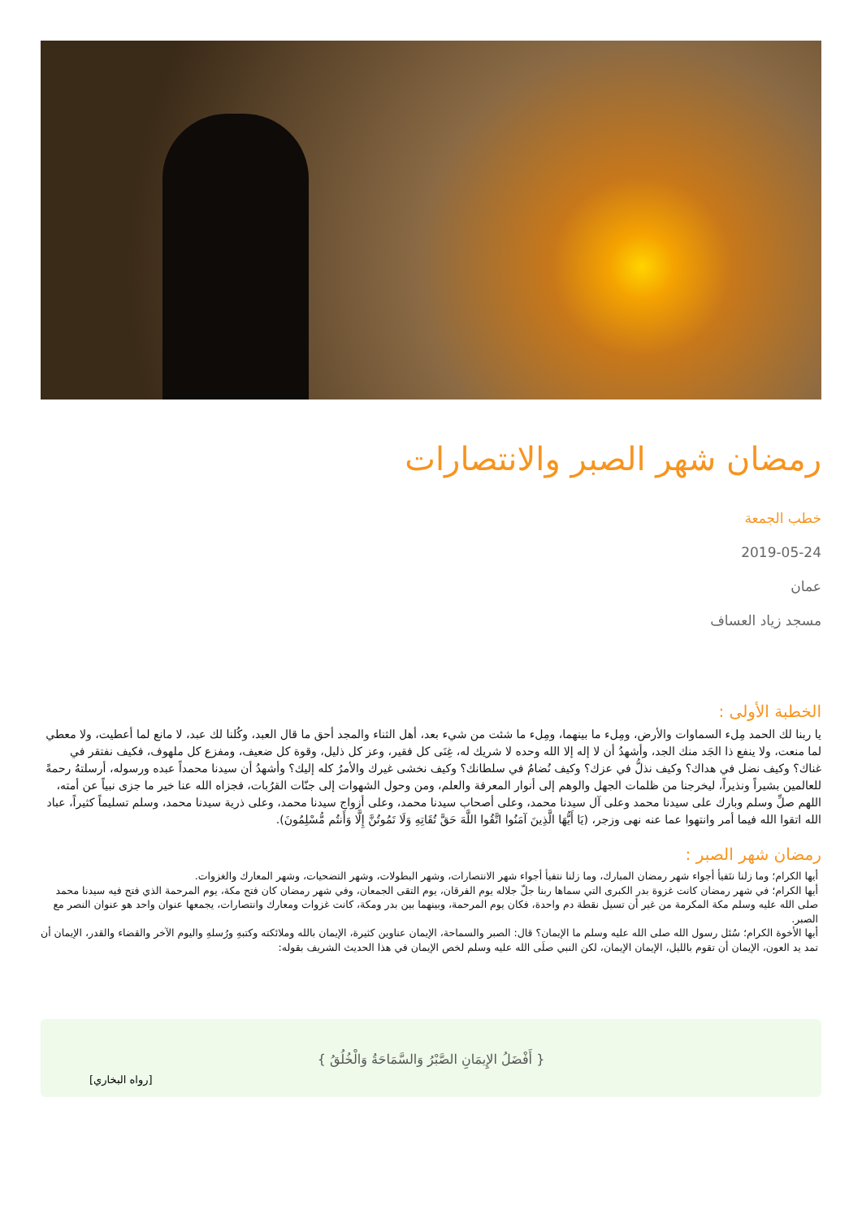رمضان شهر الصبر والانتصارات
خطب الجمعة
2019-05-24
عمان
مسجد زياد العساف
الخطبة الأولى :
يا ربنا لك الحمد مِلء السماوات والأرض، ومِلء ما بينهما، ومِلء ما شئت من شيء بعد، أهل الثناء والمجد أحق ما قال العبد، وكُلنا لك عبد، لا مانع لما أعطيت، ولا معطي لما منعت، ولا ينفع ذا الجَد منك الجد، وأشهدُ أن لا إله إلا الله وحده لا شريك له، غِنَى كل فقير، وعز كل ذليل، وقوة كل ضعيف، ومفزع كل ملهوف، فكيف نفتقر في غناك؟ وكيف نضل في هداك؟ وكيف نذلُّ في عزك؟ وكيف نُضامُ في سلطانك؟ وكيف نخشى غيرك والأمرُ كله إليك؟ وأشهدُ أن سيدنا محمداً عبده ورسوله، أرسلتهُ رحمةً للعالمين بشيراً ونذيراً، ليخرجنا من ظلمات الجهل والوهم إلى أنوار المعرفة والعلم، ومن وحول الشهوات إلى جنّات القرُبات، فجزاه الله عنا خير ما جزى نبياً عن أمته، اللهم صلِّ وسلم وبارك على سيدنا محمد وعلى آل سيدنا محمد، وعلى أصحاب سيدنا محمد، وعلى أزواج سيدنا محمد، وعلى ذرية سيدنا محمد، وسلم تسليماً كثيراً، عباد الله اتقوا الله فيما أمر وانتهوا عما عنه نهى وزجر، (يَا أَيُّهَا الَّذِينَ آمَنُوا اتَّقُوا اللَّهَ حَقَّ تُقَاتِهِ وَلَا تَمُوتُنَّ إِلَّا وَأَنتُم مُّسْلِمُونَ).
رمضان شهر الصبر :
أيها الكرام؛ وما زلنا نتَفيأ أجواء شهر رمضان المبارك، وما زلنا نتفيأ أجواء شهر الانتصارات، وشهر البطولات، وشهر التضحيات، وشهر المعارك والغزوات.
أيها الكرام؛ في شهر رمضان كانت غزوة بدر الكبرى التي سماها ربنا جلّ جلاله يوم الفرقان، يوم التقى الجمعان، وفي شهر رمضان كان فتح مكة، يوم المرحمة الذي فتح فيه سيدنا محمد صلى الله عليه وسلم مكة المكرمة من غير أن تسيل نقطة دم واحدة، فكان يوم المرحمة، وبينهما بين بدر ومكة، كانت غزوات ومعارك وانتصارات، يجمعها عنوان واحد هو عنوان النصر مع الصبر.
أيها الأخوة الكرام؛ سُئل رسول الله صلى الله عليه وسلم ما الإيمان؟ قال: الصبر والسماحة، الإيمان عناوين كثيرة، الإيمان بالله وملائكته وكتبهِ ورُسلهِ واليوم الآخر والقضاء والقدر، الإيمان أن تمد يد العون، الإيمان أن تقوم بالليل، الإيمان الإيمان، لكن النبي صلَى الله عليه وسلم لخص الإيمان في هذا الحديث الشريف بقوله:
{ أَفْضَلُ الإِيمَانِ الصَّبْرُ وَالسَّمَاحَةُ وَالْخُلُقُ }
[رواه البخاري]